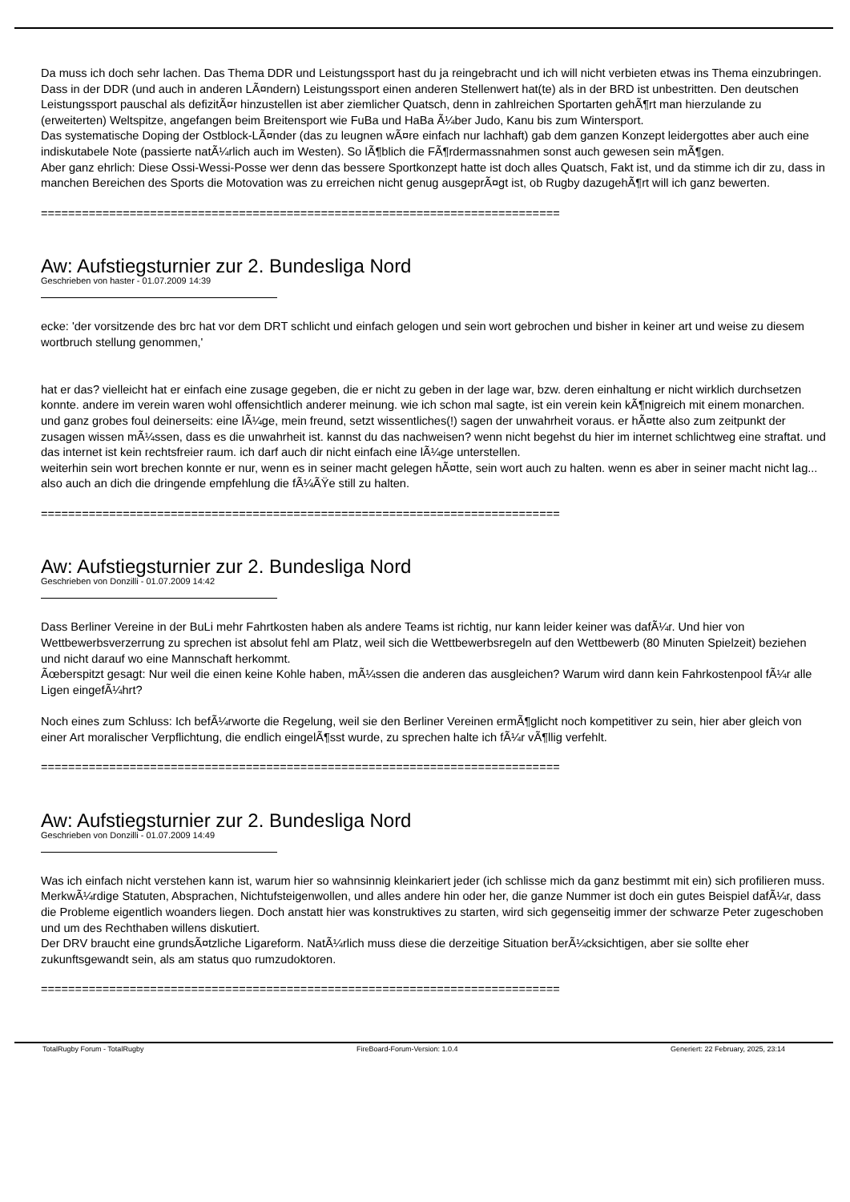Da muss ich doch sehr lachen. Das Thema DDR und Leistungssport hast du ja reingebracht und ich will nicht verbieten etwas ins Thema einzubringen.
Dass in der DDR (und auch in anderen LÃ¤ndern) Leistungssport einen anderen Stellenwert hat(te) als in der BRD ist unbestritten. Den deutschen Leistungssport pauschal als defizitÃ¤r hinzustellen ist aber ziemlicher Quatsch, denn in zahlreichen Sportarten gehÃ¶rt man hierzulande zu (erweiterten) Weltspitze, angefangen beim Breitensport wie FuBa und HaBa Ã¼ber Judo, Kanu bis zum Wintersport.
Das systematische Doping der Ostblock-LÃ¤nder (das zu leugnen wÃ¤re einfach nur lachhaft) gab dem ganzen Konzept leidergottes aber auch eine indiskutabele Note (passierte natÃ¼rlich auch im Westen). So lÃ¶blich die FÃ¶rdermassnahmen sonst auch gewesen sein mÃ¶gen.
Aber ganz ehrlich: Diese Ossi-Wessi-Posse wer denn das bessere Sportkonzept hatte ist doch alles Quatsch, Fakt ist, und da stimme ich dir zu, dass in manchen Bereichen des Sports die Motovation was zu erreichen nicht genug ausgeprÃ¤gt ist, ob Rugby dazugehÃ¶rt will ich ganz bewerten.
============================================================================
Aw: Aufstiegsturnier zur 2. Bundesliga Nord
Geschrieben von haster - 01.07.2009 14:39
ecke: 'der vorsitzende des brc hat vor dem DRT schlicht und einfach gelogen und sein wort gebrochen und bisher in keiner art und weise zu diesem wortbruch stellung genommen,'
hat er das? vielleicht hat er einfach eine zusage gegeben, die er nicht zu geben in der lage war, bzw. deren einhaltung er nicht wirklich durchsetzen konnte. andere im verein waren wohl offensichtlich anderer meinung. wie ich schon mal sagte, ist ein verein kein kÃ¶nigreich mit einem monarchen.
und ganz grobes foul deinerseits: eine lÃ¼ge, mein freund, setzt wissentliches(!) sagen der unwahrheit voraus. er hÃ¤tte also zum zeitpunkt der zusagen wissen mÃ¼ssen, dass es die unwahrheit ist. kannst du das nachweisen? wenn nicht begehst du hier im internet schlichtweg eine straftat. und das internet ist kein rechtsfreier raum. ich darf auch dir nicht einfach eine lÃ¼ge unterstellen.
weiterhin sein wort brechen konnte er nur, wenn es in seiner macht gelegen hÃ¤tte, sein wort auch zu halten. wenn es aber in seiner macht nicht lag...
also auch an dich die dringende empfehlung die fÃ¼ÃŸe still zu halten.
============================================================================
Aw: Aufstiegsturnier zur 2. Bundesliga Nord
Geschrieben von Donzilli - 01.07.2009 14:42
Dass Berliner Vereine in der BuLi mehr Fahrtkosten haben als andere Teams ist richtig, nur kann leider keiner was dafÃ¼r. Und hier von Wettbewerbsverzerrung zu sprechen ist absolut fehl am Platz, weil sich die Wettbewerbsregeln auf den Wettbewerb (80 Minuten Spielzeit) beziehen und nicht darauf wo eine Mannschaft herkommt.
Ãœberspitzt gesagt: Nur weil die einen keine Kohle haben, mÃ¼ssen die anderen das ausgleichen? Warum wird dann kein Fahrkostenpool fÃ¼r alle Ligen eingefÃ¼hrt?
Noch eines zum Schluss: Ich befÃ¼rworte die Regelung, weil sie den Berliner Vereinen ermÃ¶glicht noch kompetitiver zu sein, hier aber gleich von einer Art moralischer Verpflichtung, die endlich eingelÃ¶sst wurde, zu sprechen halte ich fÃ¼r vÃ¶llig verfehlt.
============================================================================
Aw: Aufstiegsturnier zur 2. Bundesliga Nord
Geschrieben von Donzilli - 01.07.2009 14:49
Was ich einfach nicht verstehen kann ist, warum hier so wahnsinnig kleinkariert jeder (ich schlisse mich da ganz bestimmt mit ein) sich profilieren muss. MerkwÃ¼rdige Statuten, Absprachen, Nichtufsteigenwollen, und alles andere hin oder her, die ganze Nummer ist doch ein gutes Beispiel dafÃ¼r, dass die Probleme eigentlich woanders liegen. Doch anstatt hier was konstruktives zu starten, wird sich gegenseitig immer der schwarze Peter zugeschoben und um des Rechthaben willens diskutiert.
Der DRV braucht eine grundsÃ¤tzliche Ligareform. NatÃ¼rlich muss diese die derzeitige Situation berÃ¼cksichtigen, aber sie sollte eher zukunftsgewandt sein, als am status quo rumzudoktoren.
============================================================================
TotalRugby Forum - TotalRugby FireBoard-Forum-Version: 1.0.4 Generiert: 22 February, 2025, 23:14